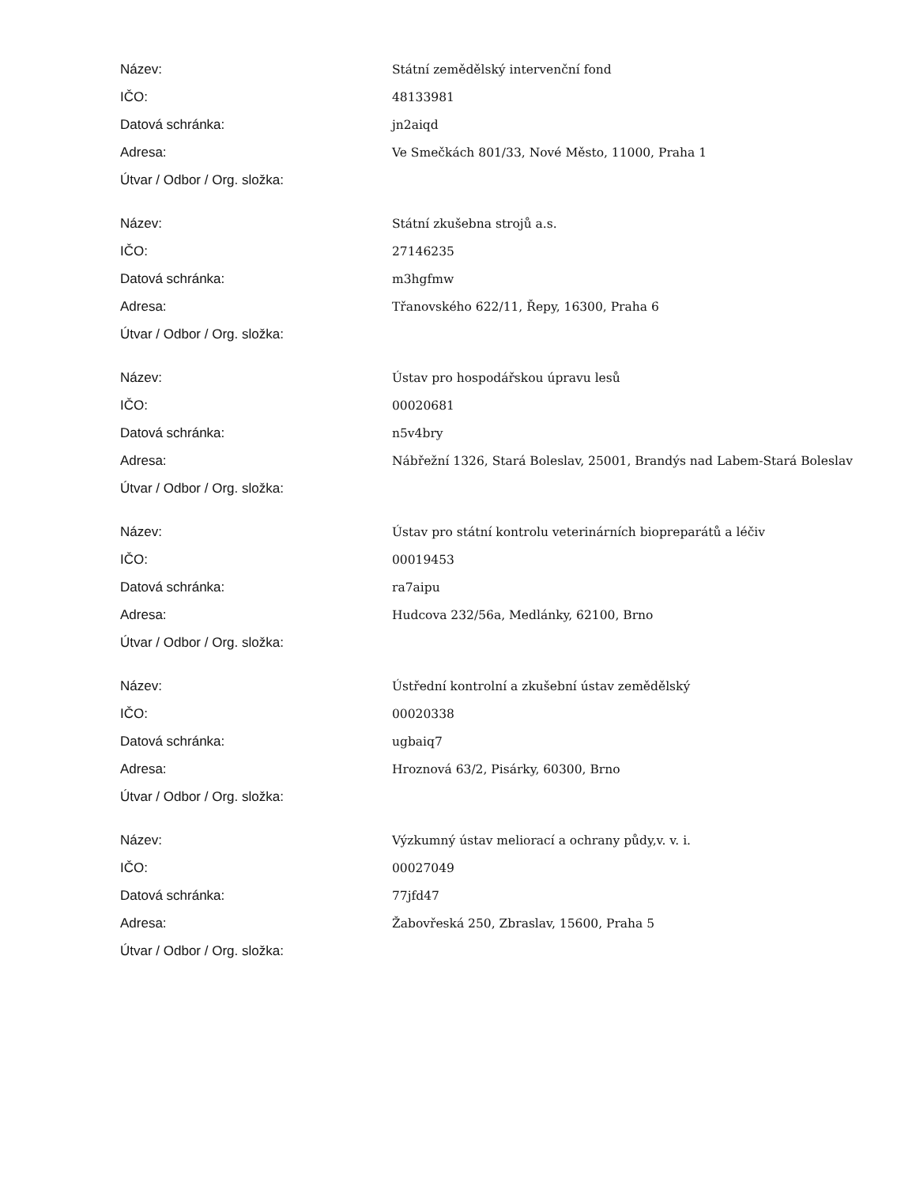| Název: | Státní zemědělský intervenční fond |
| IČO: | 48133981 |
| Datová schránka: | jn2aiqd |
| Adresa: | Ve Smečkách 801/33, Nové Město, 11000, Praha 1 |
| Útvar / Odbor / Org. složka: | |
| Název: | Státní zkušebna strojů a.s. |
| IČO: | 27146235 |
| Datová schránka: | m3hgfmw |
| Adresa: | Třanovského 622/11, Řepy, 16300, Praha 6 |
| Útvar / Odbor / Org. složka: | |
| Název: | Ústav pro hospodářskou úpravu lesů |
| IČO: | 00020681 |
| Datová schránka: | n5v4bry |
| Adresa: | Nábřežní 1326, Stará Boleslav, 25001, Brandýs nad Labem-Stará Boleslav |
| Útvar / Odbor / Org. složka: | |
| Název: | Ústav pro státní kontrolu veterinárních biopreparátů a léčiv |
| IČO: | 00019453 |
| Datová schránka: | ra7aipu |
| Adresa: | Hudcova 232/56a, Medlánky, 62100, Brno |
| Útvar / Odbor / Org. složka: | |
| Název: | Ústřední kontrolní a zkušební ústav zemědělský |
| IČO: | 00020338 |
| Datová schránka: | ugbaiq7 |
| Adresa: | Hroznová 63/2, Pisárky, 60300, Brno |
| Útvar / Odbor / Org. složka: | |
| Název: | Výzkumný ústav meliorací a ochrany půdy,v. v. i. |
| IČO: | 00027049 |
| Datová schránka: | 77jfd47 |
| Adresa: | Žabovřeská 250, Zbraslav, 15600, Praha 5 |
| Útvar / Odbor / Org. složka: | |